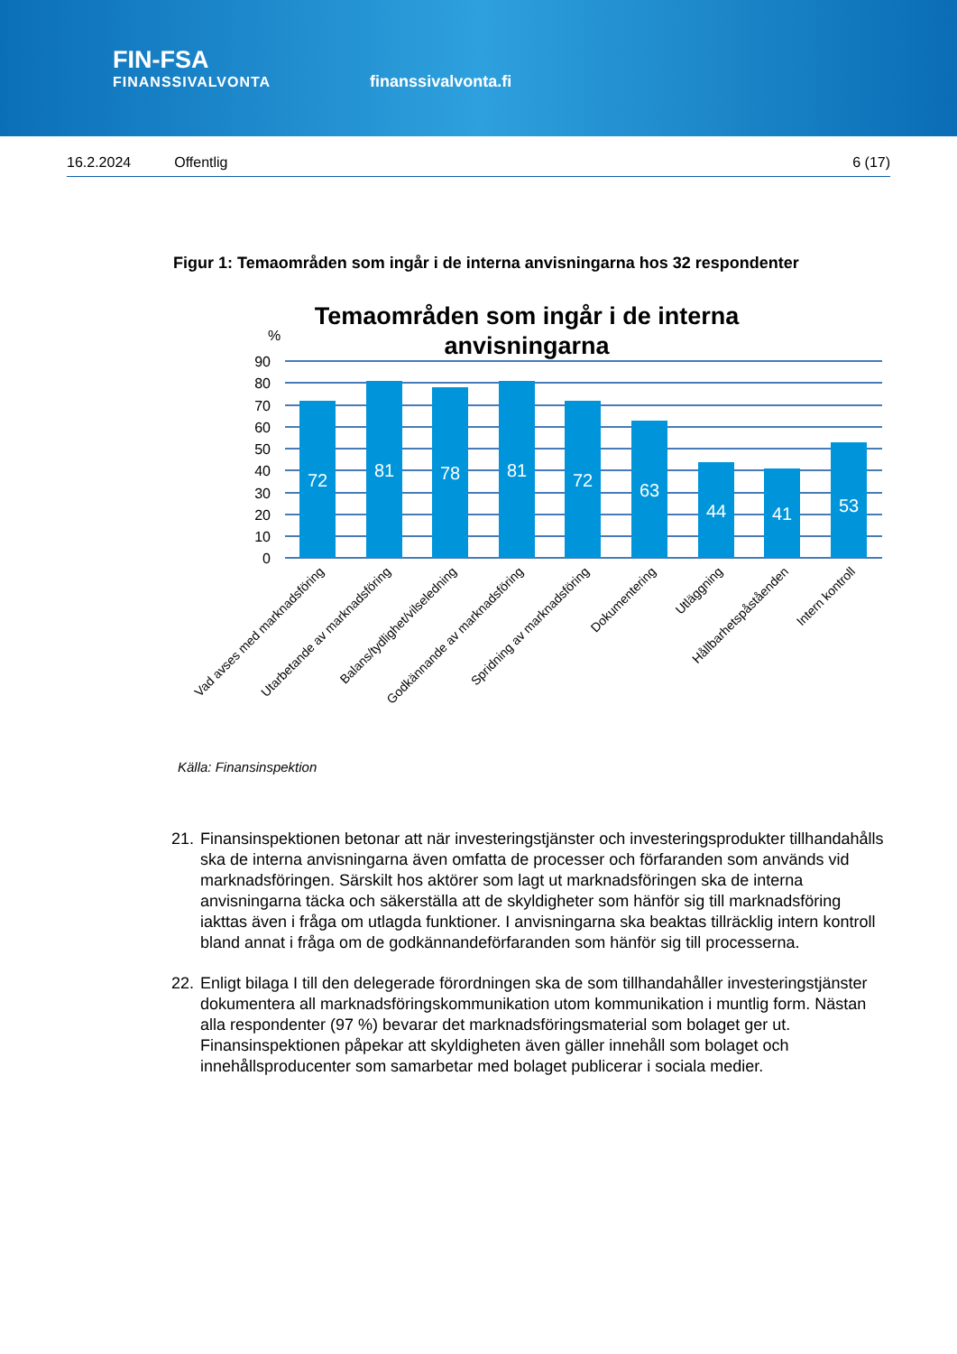FIN-FSA
FINANSSIVALVONTA
finanssivalvonta.fi
16.2.2024 Offentlig 6 (17)
Figur 1: Temaområden som ingår i de interna anvisningarna hos 32 respondenter
Temaområden som ingår i de interna
anvisningarna
%
90
80
70
60
50
40
30
20
10
0
72
81
78
81
72
63
44
41
53
Vad avses med marknadsföring
Utarbetande av marknadsföring
Balans/tydlighet/vilseledning
Godkännande av marknadsföring
Spridning av marknadsföring
Dokumentering
Utläggning
Hållbarhetspåståenden
Intern kontroll
Källa: Finansinspektion
21. Finansinspektionen betonar att när investeringstjänster och investeringsprodukter tillhandahålls ska de interna anvisningarna även omfatta de processer och förfaranden som används vid marknadsföringen. Särskilt hos aktörer som lagt ut marknadsföringen ska de interna anvisningarna täcka och säkerställa att de skyldigheter som hänför sig till marknadsföring iakttas även i fråga om utlagda funktioner. I anvisningarna ska beaktas tillräcklig intern kontroll bland annat i fråga om de godkännandeförfaranden som hänför sig till processerna.
22. Enligt bilaga I till den delegerade förordningen ska de som tillhandahåller investeringstjänster dokumentera all marknadsföringskommunikation utom kommunikation i muntlig form. Nästan alla respondenter (97 %) bevarar det marknadsföringsmaterial som bolaget ger ut. Finansinspektionen påpekar att skyldigheten även gäller innehåll som bolaget och innehållsproducenter som samarbetar med bolaget publicerar i sociala medier.